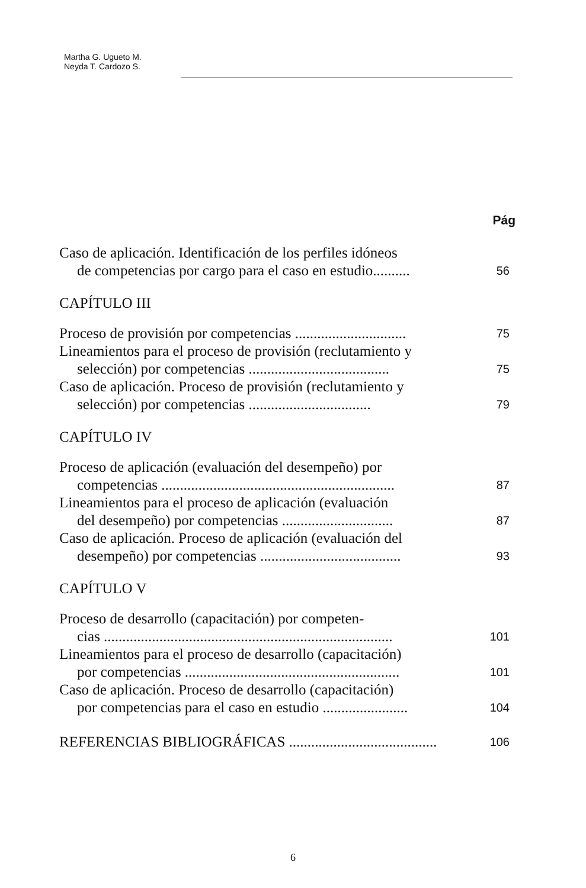Martha G. Ugueto M.
Neyda T. Cardozo S.
Pág
Caso de aplicación. Identificación de los perfiles idóneos
de competencias por cargo para el caso en estudio..........
56
CAPÍTULO III
Proceso de provisión por competencias ..............................
75
Lineamientos para el proceso de provisión (reclutamiento y
selección) por competencias ......................................
75
Caso de aplicación. Proceso de provisión (reclutamiento y
selección) por competencias .................................
79
CAPÍTULO IV
Proceso de aplicación (evaluación del desempeño) por
competencias ...............................................................
87
Lineamientos para el proceso de aplicación (evaluación
del desempeño) por competencias ..............................
87
Caso de aplicación. Proceso de aplicación (evaluación del
desempeño) por competencias ......................................
93
CAPÍTULO V
Proceso de desarrollo (capacitación) por competen-
cias ..............................................................................
101
Lineamientos para el proceso de desarrollo (capacitación)
por competencias ..........................................................
101
Caso de aplicación. Proceso de desarrollo (capacitación)
por competencias para el caso en estudio .......................
104
REFERENCIAS BIBLIOGRÁFICAS ........................................
106
6